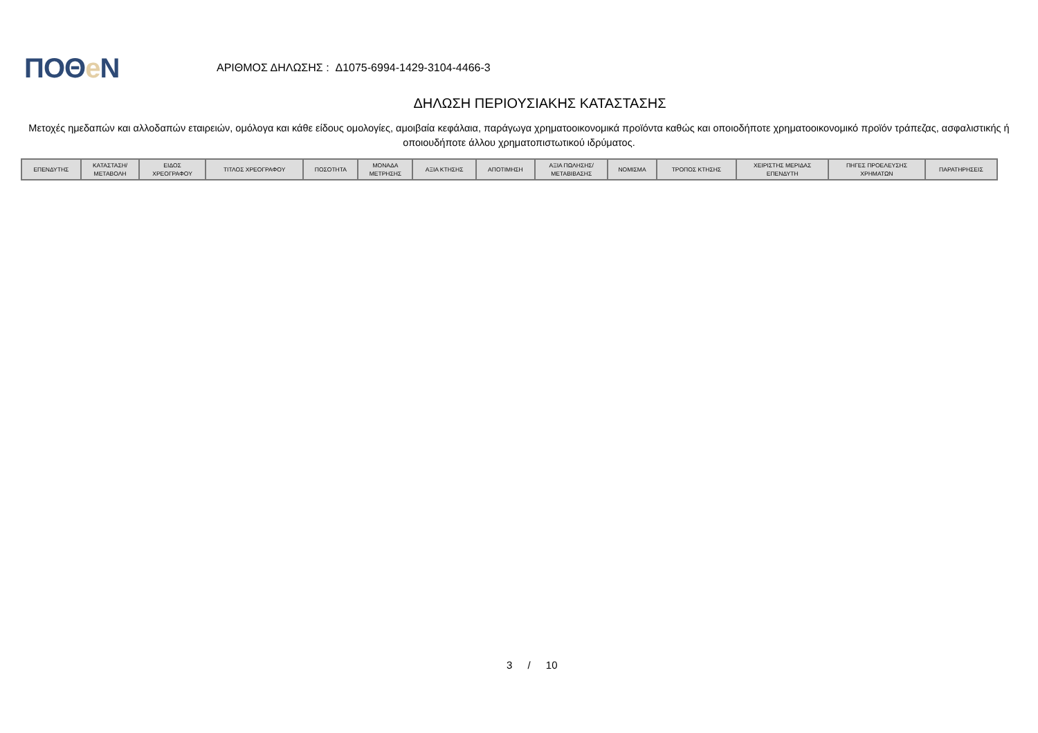ΠΟΘe Ν
ΑΡΙΘΜΟΣ ΔΗΛΩΣΗΣ : Δ1075-6994-1429-3104-4466-3
ΔΗΛΩΣΗ ΠΕΡΙΟΥΣΙΑΚΗΣ ΚΑΤΑΣΤΑΣΗΣ
Μετοχές ημεδαπών και αλλοδαπών εταιρειών, ομόλογα και κάθε είδους ομολογίες, αμοιβαία κεφάλαια, παράγωγα χρηματοοικονομικά προϊόντα καθώς και οποιοδήποτε χρηματοοικονομικό προϊόν τράπεζας, ασφαλιστικής ή οποιουδήποτε άλλου χρηματοπιστωτικού ιδρύματος.
| ΕΠΕΝΔΥΤΗΣ | ΚΑΤΑΣΤΑΣΗ/ ΜΕΤΑΒΟΛΗ | ΕΙΔΟΣ ΧΡΕΟΓΡΑΦΟΥ | ΤΙΤΛΟΣ ΧΡΕΟΓΡΑΦΟΥ | ΠΟΣΟΤΗΤΑ | ΜΟΝΑΔΑ ΜΕΤΡΗΣΗΣ | ΑΞΙΑ ΚΤΗΣΗΣ | ΑΠΟΤΙΜΗΣΗ | ΑΞΙΑ ΠΩΛΗΣΗΣ/ ΜΕΤΑΒΙΒΑΣΗΣ | ΝΟΜΙΣΜΑ | ΤΡΟΠΟΣ ΚΤΗΣΗΣ | ΧΕΙΡΙΣΤΗΣ ΜΕΡΙΔΑΣ ΕΠΕΝΔΥΤΗ | ΠΗΓΕΣ ΠΡΟΕΛΕΥΣΗΣ ΧΡΗΜΑΤΩΝ | ΠΑΡΑΤΗΡΗΣΕΙΣ |
| --- | --- | --- | --- | --- | --- | --- | --- | --- | --- | --- | --- | --- | --- |
3 / 10